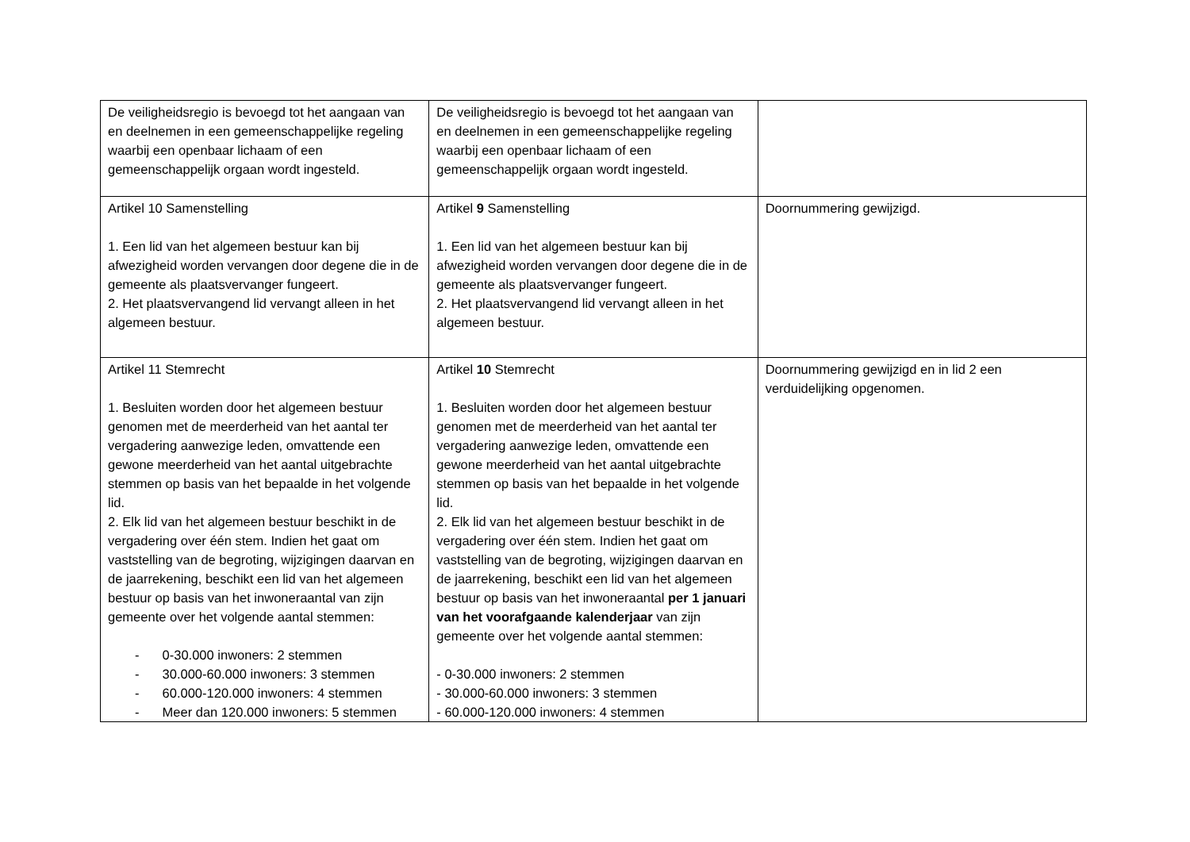| De veiligheidsregio is bevoegd tot het aangaan van en deelnemen in een gemeenschappelijke regeling waarbij een openbaar lichaam of een gemeenschappelijk orgaan wordt ingesteld. | De veiligheidsregio is bevoegd tot het aangaan van en deelnemen in een gemeenschappelijke regeling waarbij een openbaar lichaam of een gemeenschappelijk orgaan wordt ingesteld. | |
| Artikel 10 Samenstelling 1. Een lid van het algemeen bestuur kan bij afwezigheid worden vervangen door degene die in de gemeente als plaatsvervanger fungeert. 2. Het plaatsvervangend lid vervangt alleen in het algemeen bestuur. | Artikel 9 Samenstelling 1. Een lid van het algemeen bestuur kan bij afwezigheid worden vervangen door degene die in de gemeente als plaatsvervanger fungeert. 2. Het plaatsvervangend lid vervangt alleen in het algemeen bestuur. | Doornummering gewijzigd. |
| Artikel 11 Stemrecht 1. Besluiten worden door het algemeen bestuur genomen met de meerderheid van het aantal ter vergadering aanwezige leden, omvattende een gewone meerderheid van het aantal uitgebrachte stemmen op basis van het bepaalde in het volgende lid. 2. Elk lid van het algemeen bestuur beschikt in de vergadering over één stem. Indien het gaat om vaststelling van de begroting, wijzigingen daarvan en de jaarrekening, beschikt een lid van het algemeen bestuur op basis van het inwoneraantal van zijn gemeente over het volgende aantal stemmen: - 0-30.000 inwoners: 2 stemmen - 30.000-60.000 inwoners: 3 stemmen - 60.000-120.000 inwoners: 4 stemmen - Meer dan 120.000 inwoners: 5 stemmen | Artikel 10 Stemrecht 1. Besluiten worden door het algemeen bestuur genomen met de meerderheid van het aantal ter vergadering aanwezige leden, omvattende een gewone meerderheid van het aantal uitgebrachte stemmen op basis van het bepaalde in het volgende lid. 2. Elk lid van het algemeen bestuur beschikt in de vergadering over één stem. Indien het gaat om vaststelling van de begroting, wijzigingen daarvan en de jaarrekening, beschikt een lid van het algemeen bestuur op basis van het inwoneraantal per 1 januari van het voorafgaande kalenderjaar van zijn gemeente over het volgende aantal stemmen: - 0-30.000 inwoners: 2 stemmen - 30.000-60.000 inwoners: 3 stemmen - 60.000-120.000 inwoners: 4 stemmen | Doornummering gewijzigd en in lid 2 een verduidelijking opgenomen. |